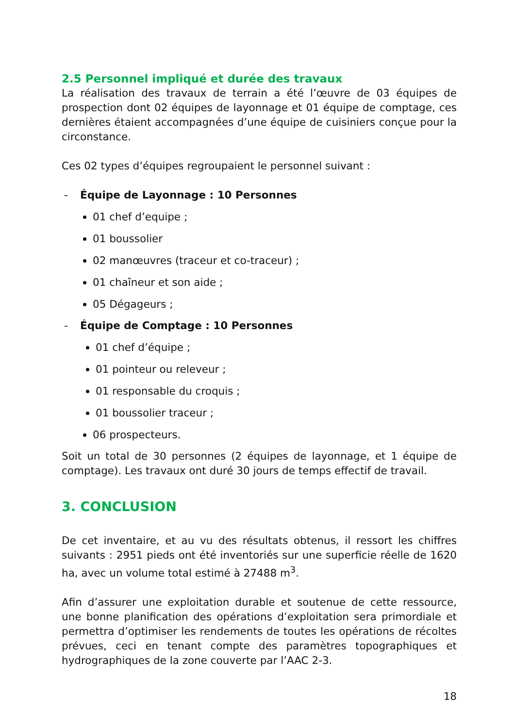2.5 Personnel impliqué et durée des travaux
La réalisation des travaux de terrain a été l’œuvre de 03 équipes de prospection dont 02 équipes de layonnage et 01 équipe de comptage, ces dernières étaient accompagnées d’une équipe de cuisiniers conçue pour la circonstance.
Ces 02 types d’équipes regroupaient le personnel suivant :
- Équipe de Layonnage : 10 Personnes
01 chef d’equipe ;
01 boussolier
02 manœuvres (traceur et co-traceur) ;
01 chaîneur et son aide ;
05 Dégageurs ;
- Équipe de Comptage : 10 Personnes
01 chef d’équipe ;
01 pointeur ou releveur ;
01 responsable du croquis ;
01 boussolier traceur ;
06 prospecteurs.
Soit un total de 30 personnes (2 équipes de layonnage, et 1 équipe de comptage). Les travaux ont duré 30 jours de temps effectif de travail.
3. CONCLUSION
De cet inventaire, et au vu des résultats obtenus, il ressort les chiffres suivants : 2951 pieds ont été inventoriés sur une superficie réelle de 1620 ha, avec un volume total estimé à 27488 m<sup>3</sup>.
Afin d’assurer une exploitation durable et soutenue de cette ressource, une bonne planification des opérations d’exploitation sera primordiale et permettra d’optimiser les rendements de toutes les opérations de récoltes prévues, ceci en tenant compte des paramètres topographiques et hydrographiques de la zone couverte par l’AAC 2-3.
18